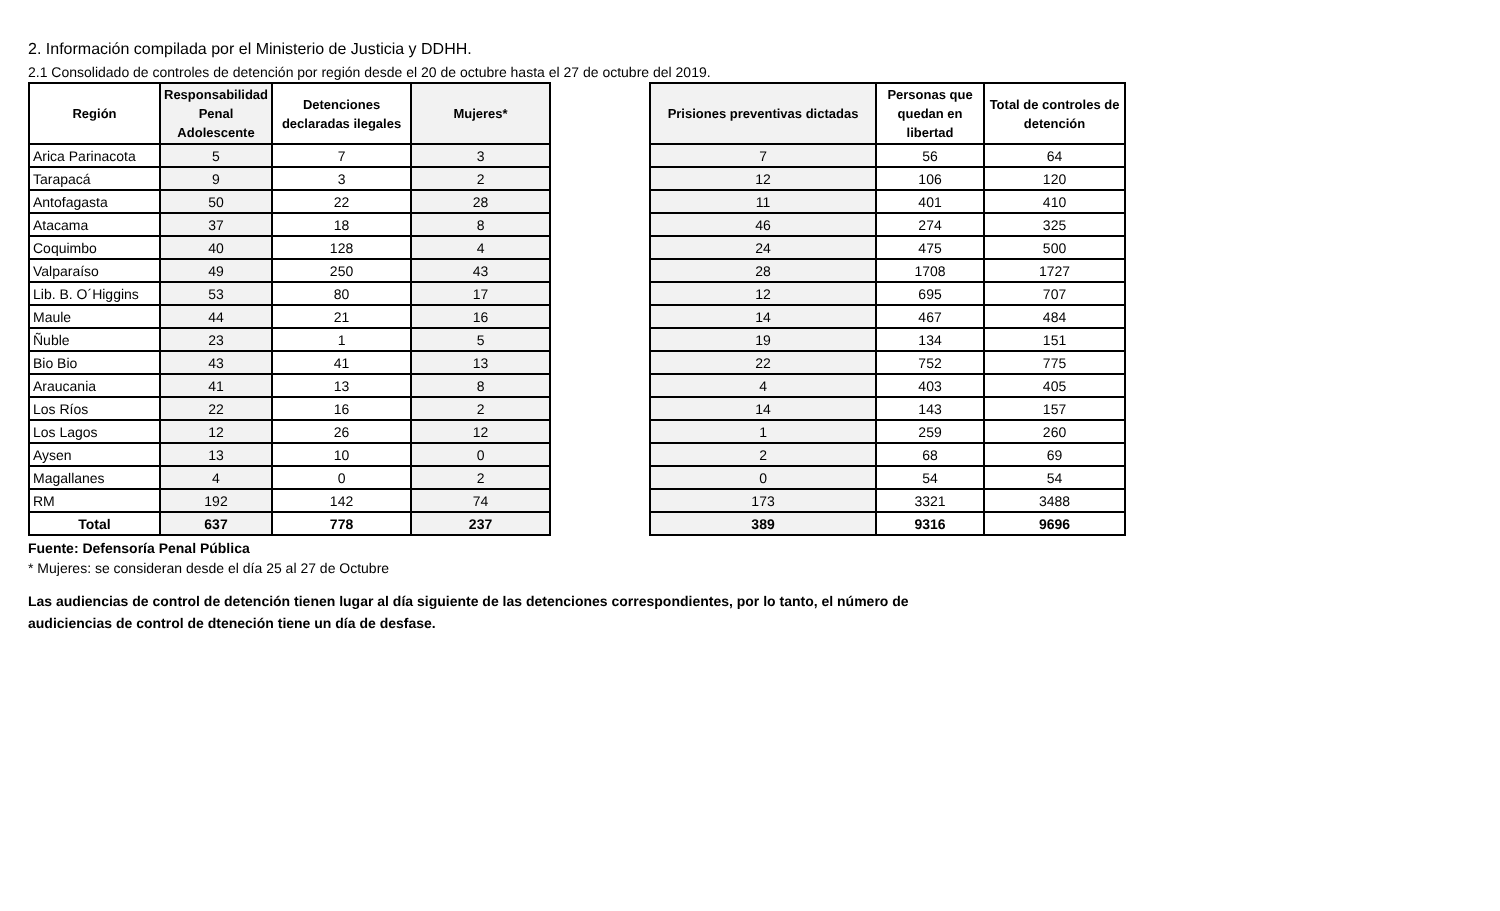2. Información compilada por el Ministerio de Justicia y DDHH.
2.1 Consolidado de controles de detención por región desde el 20 de octubre hasta el 27 de octubre del 2019.
| Región | Responsabilidad Penal Adolescente | Detenciones declaradas ilegales | Mujeres* |
| --- | --- | --- | --- |
| Arica Parinacota | 5 | 7 | 3 |
| Tarapacá | 9 | 3 | 2 |
| Antofagasta | 50 | 22 | 28 |
| Atacama | 37 | 18 | 8 |
| Coquimbo | 40 | 128 | 4 |
| Valparaíso | 49 | 250 | 43 |
| Lib. B. O´Higgins | 53 | 80 | 17 |
| Maule | 44 | 21 | 16 |
| Ñuble | 23 | 1 | 5 |
| Bio Bio | 43 | 41 | 13 |
| Araucania | 41 | 13 | 8 |
| Los Ríos | 22 | 16 | 2 |
| Los Lagos | 12 | 26 | 12 |
| Aysen | 13 | 10 | 0 |
| Magallanes | 4 | 0 | 2 |
| RM | 192 | 142 | 74 |
| Total | 637 | 778 | 237 |
| Prisiones preventivas dictadas | Personas que quedan en libertad | Total de controles de detención |
| --- | --- | --- |
| 7 | 56 | 64 |
| 12 | 106 | 120 |
| 11 | 401 | 410 |
| 46 | 274 | 325 |
| 24 | 475 | 500 |
| 28 | 1708 | 1727 |
| 12 | 695 | 707 |
| 14 | 467 | 484 |
| 19 | 134 | 151 |
| 22 | 752 | 775 |
| 4 | 403 | 405 |
| 14 | 143 | 157 |
| 1 | 259 | 260 |
| 2 | 68 | 69 |
| 0 | 54 | 54 |
| 173 | 3321 | 3488 |
| 389 | 9316 | 9696 |
Fuente: Defensoría Penal Pública
* Mujeres: se consideran desde el día 25 al 27 de Octubre
Las audiencias de control de detención tienen lugar al día siguiente de las detenciones correspondientes, por lo tanto, el número de audiciencias de control de dteneción tiene un día de desfase.